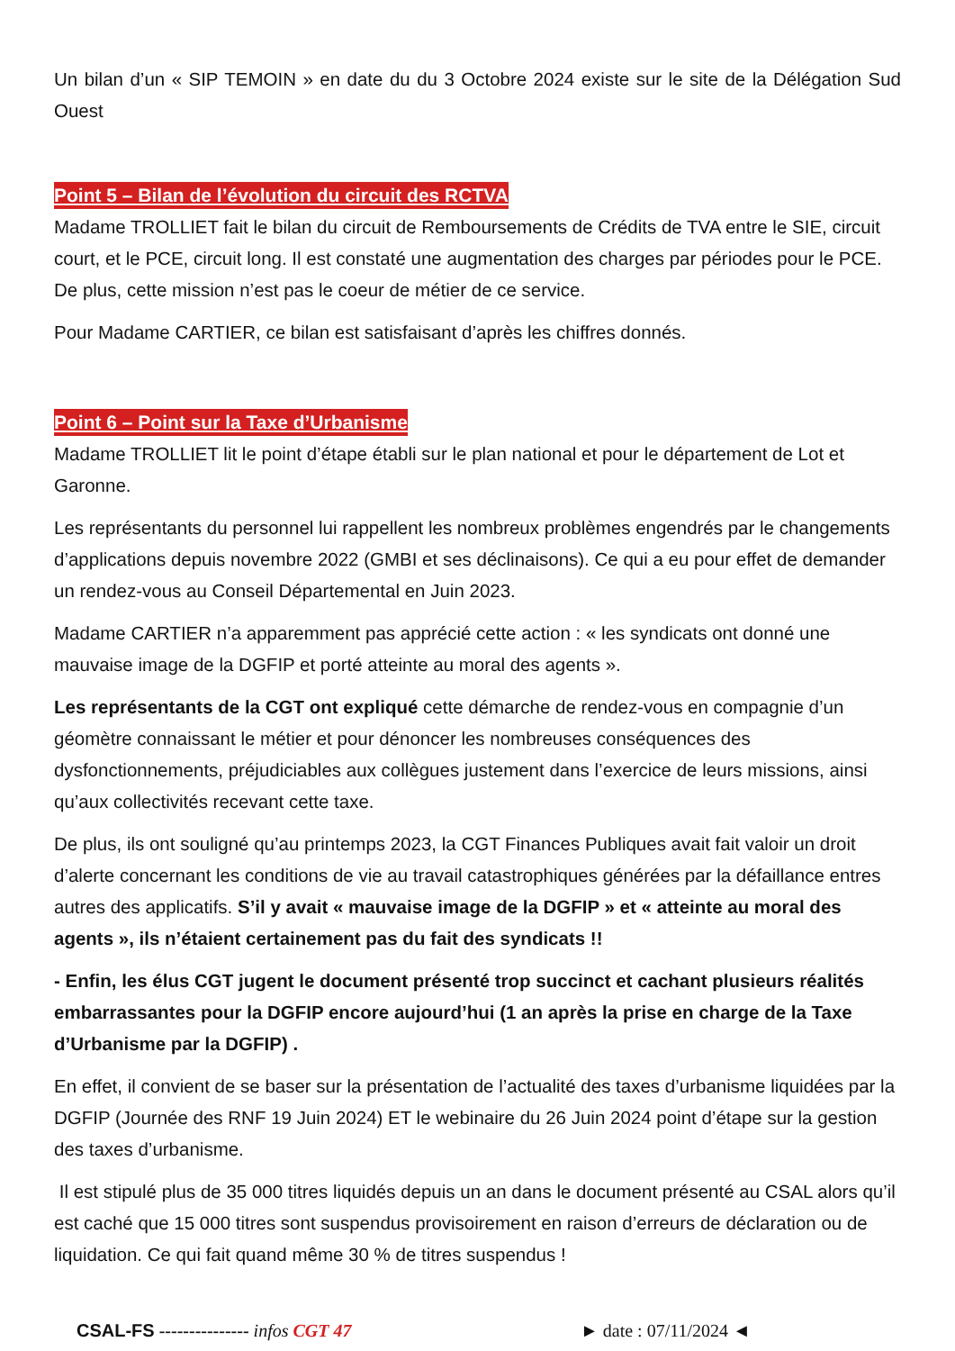Un bilan d’un « SIP TEMOIN » en date du du 3 Octobre 2024 existe sur le site de la Délégation Sud Ouest
Point 5 – Bilan de l’évolution du circuit des RCTVA
Madame TROLLIET fait le bilan du circuit de Remboursements de Crédits de TVA entre le SIE, circuit court, et le PCE, circuit long. Il est constaté une augmentation des charges par périodes pour le PCE. De plus, cette mission n’est pas le coeur de métier de ce service.
Pour Madame CARTIER, ce bilan est satisfaisant d’après les chiffres donnés.
Point 6 – Point sur la Taxe d’Urbanisme
Madame TROLLIET lit le point d’étape établi sur le plan national et pour le département de Lot et Garonne.
Les représentants du personnel lui rappellent les nombreux problèmes engendrés par le changements d’applications depuis novembre 2022 (GMBI et ses déclinaisons). Ce qui a eu pour effet de demander un rendez-vous au Conseil Départemental en Juin 2023.
Madame CARTIER n’a apparemment pas apprécié cette action : « les syndicats ont donné une mauvaise image de la DGFIP et porté atteinte au moral des agents ».
Les représentants de la CGT ont expliqué cette démarche de rendez-vous en compagnie d’un géomètre connaissant le métier et pour dénoncer les nombreuses conséquences des dysfonctionnements, préjudiciables aux collègues justement dans l’exercice de leurs missions, ainsi qu’aux collectivités recevant cette taxe.
De plus, ils ont souligné qu’au printemps 2023, la CGT Finances Publiques avait fait valoir un droit d’alerte concernant les conditions de vie au travail catastrophiques générées par la défaillance entres autres des applicatifs. S’il y avait « mauvaise image de la DGFIP » et « atteinte au moral des agents », ils n’étaient certainement pas du fait des syndicats !!
- Enfin, les élus CGT jugent le document présenté trop succinct et cachant plusieurs réalités embarrassantes pour la DGFIP encore aujourd’hui (1 an après la prise en charge de la Taxe d’Urbanisme par la DGFIP) .
En effet, il convient de se baser sur la présentation de l’actualité des taxes d’urbanisme liquidées par la DGFIP (Journée des RNF 19 Juin 2024) ET le webinaire du 26 Juin 2024 point d’étape sur la gestion des taxes d’urbanisme.
Il est stipulé plus de 35 000 titres liquidés depuis un an dans le document présenté au CSAL alors qu’il est caché que 15 000 titres sont suspendus provisoirement en raison d’erreurs de déclaration ou de liquidation. Ce qui fait quand même 30 % de titres suspendus !
CSAL-FS --------------- infos CGT 47 ► date : 07/11/2024 ◄